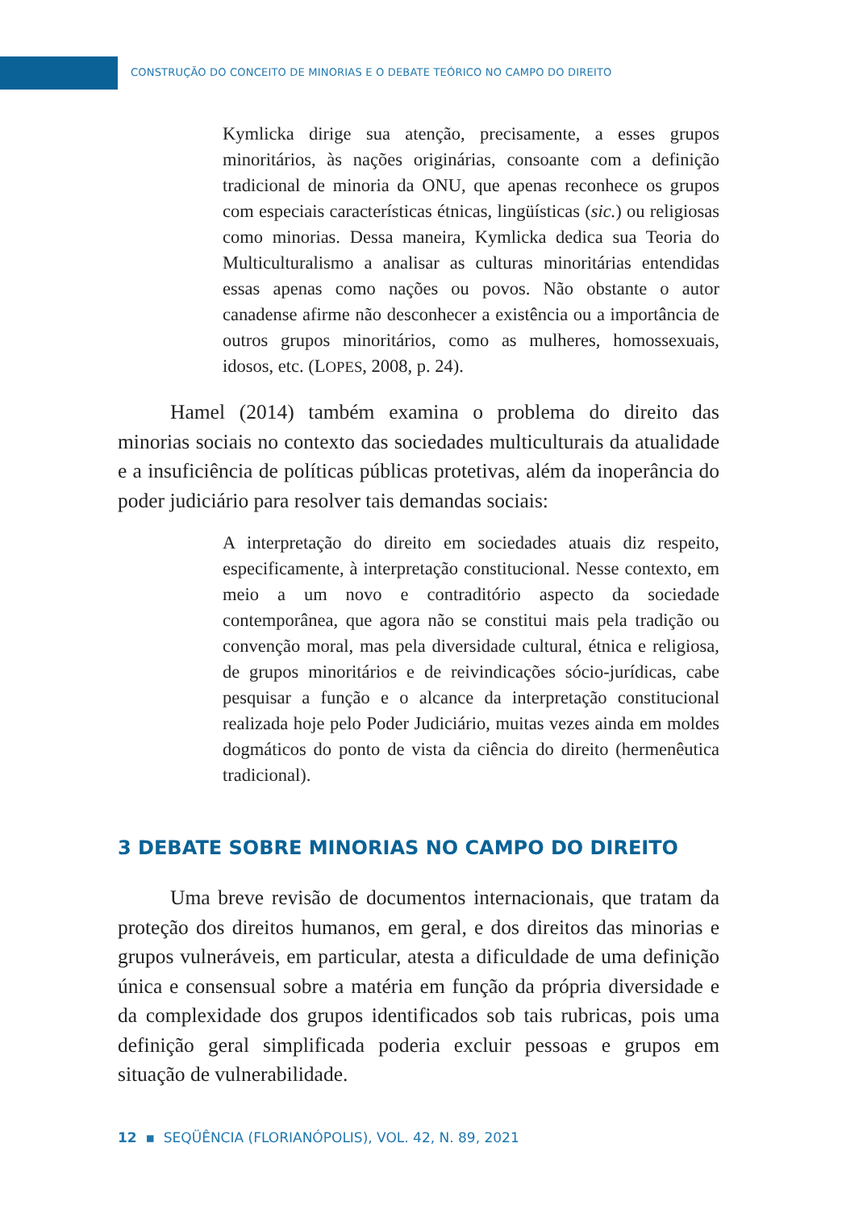CONSTRUÇÃO DO CONCEITO DE MINORIAS E O DEBATE TEÓRICO NO CAMPO DO DIREITO
Kymlicka dirige sua atenção, precisamente, a esses grupos minoritários, às nações originárias, consoante com a definição tradicional de minoria da ONU, que apenas reconhece os grupos com especiais características étnicas, lingüísticas (sic.) ou religiosas como minorias. Dessa maneira, Kymlicka dedica sua Teoria do Multiculturalismo a analisar as culturas minoritárias entendidas essas apenas como nações ou povos. Não obstante o autor canadense afirme não desconhecer a existência ou a importância de outros grupos minoritários, como as mulheres, homossexuais, idosos, etc. (LOPES, 2008, p. 24).
Hamel (2014) também examina o problema do direito das minorias sociais no contexto das sociedades multiculturais da atualidade e a insuficiência de políticas públicas protetivas, além da inoperância do poder judiciário para resolver tais demandas sociais:
A interpretação do direito em sociedades atuais diz respeito, especificamente, à interpretação constitucional. Nesse contexto, em meio a um novo e contraditório aspecto da sociedade contemporânea, que agora não se constitui mais pela tradição ou convenção moral, mas pela diversidade cultural, étnica e religiosa, de grupos minoritários e de reivindicações sócio-jurídicas, cabe pesquisar a função e o alcance da interpretação constitucional realizada hoje pelo Poder Judiciário, muitas vezes ainda em moldes dogmáticos do ponto de vista da ciência do direito (hermenêutica tradicional).
3 DEBATE SOBRE MINORIAS NO CAMPO DO DIREITO
Uma breve revisão de documentos internacionais, que tratam da proteção dos direitos humanos, em geral, e dos direitos das minorias e grupos vulneráveis, em particular, atesta a dificuldade de uma definição única e consensual sobre a matéria em função da própria diversidade e da complexidade dos grupos identificados sob tais rubricas, pois uma definição geral simplificada poderia excluir pessoas e grupos em situação de vulnerabilidade.
12 ▪ SEQÜÊNCIA (FLORIANÓPOLIS), VOL. 42, N. 89, 2021